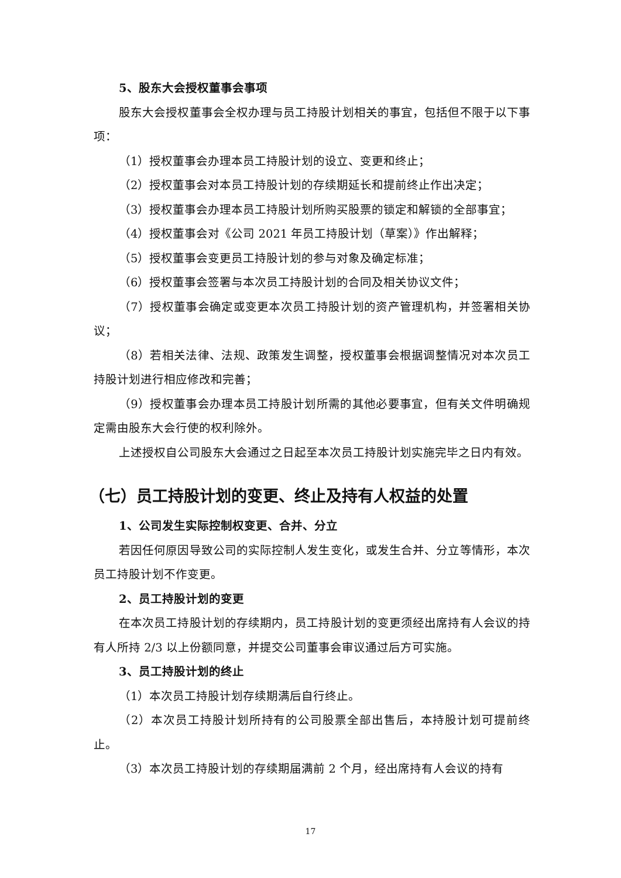5、股东大会授权董事会事项
股东大会授权董事会全权办理与员工持股计划相关的事宜，包括但不限于以下事项：
（1）授权董事会办理本员工持股计划的设立、变更和终止；
（2）授权董事会对本员工持股计划的存续期延长和提前终止作出决定；
（3）授权董事会办理本员工持股计划所购买股票的锁定和解锁的全部事宜；
（4）授权董事会对《公司 2021 年员工持股计划（草案）》作出解释；
（5）授权董事会变更员工持股计划的参与对象及确定标准；
（6）授权董事会签署与本次员工持股计划的合同及相关协议文件；
（7）授权董事会确定或变更本次员工持股计划的资产管理机构，并签署相关协议；
（8）若相关法律、法规、政策发生调整，授权董事会根据调整情况对本次员工持股计划进行相应修改和完善；
（9）授权董事会办理本员工持股计划所需的其他必要事宜，但有关文件明确规定需由股东大会行使的权利除外。
上述授权自公司股东大会通过之日起至本次员工持股计划实施完毕之日内有效。
（七）员工持股计划的变更、终止及持有人权益的处置
1、公司发生实际控制权变更、合并、分立
若因任何原因导致公司的实际控制人发生变化，或发生合并、分立等情形，本次员工持股计划不作变更。
2、员工持股计划的变更
在本次员工持股计划的存续期内，员工持股计划的变更须经出席持有人会议的持有人所持 2/3 以上份额同意，并提交公司董事会审议通过后方可实施。
3、员工持股计划的终止
（1）本次员工持股计划存续期满后自行终止。
（2）本次员工持股计划所持有的公司股票全部出售后，本持股计划可提前终止。
（3）本次员工持股计划的存续期届满前 2 个月，经出席持有人会议的持有
17